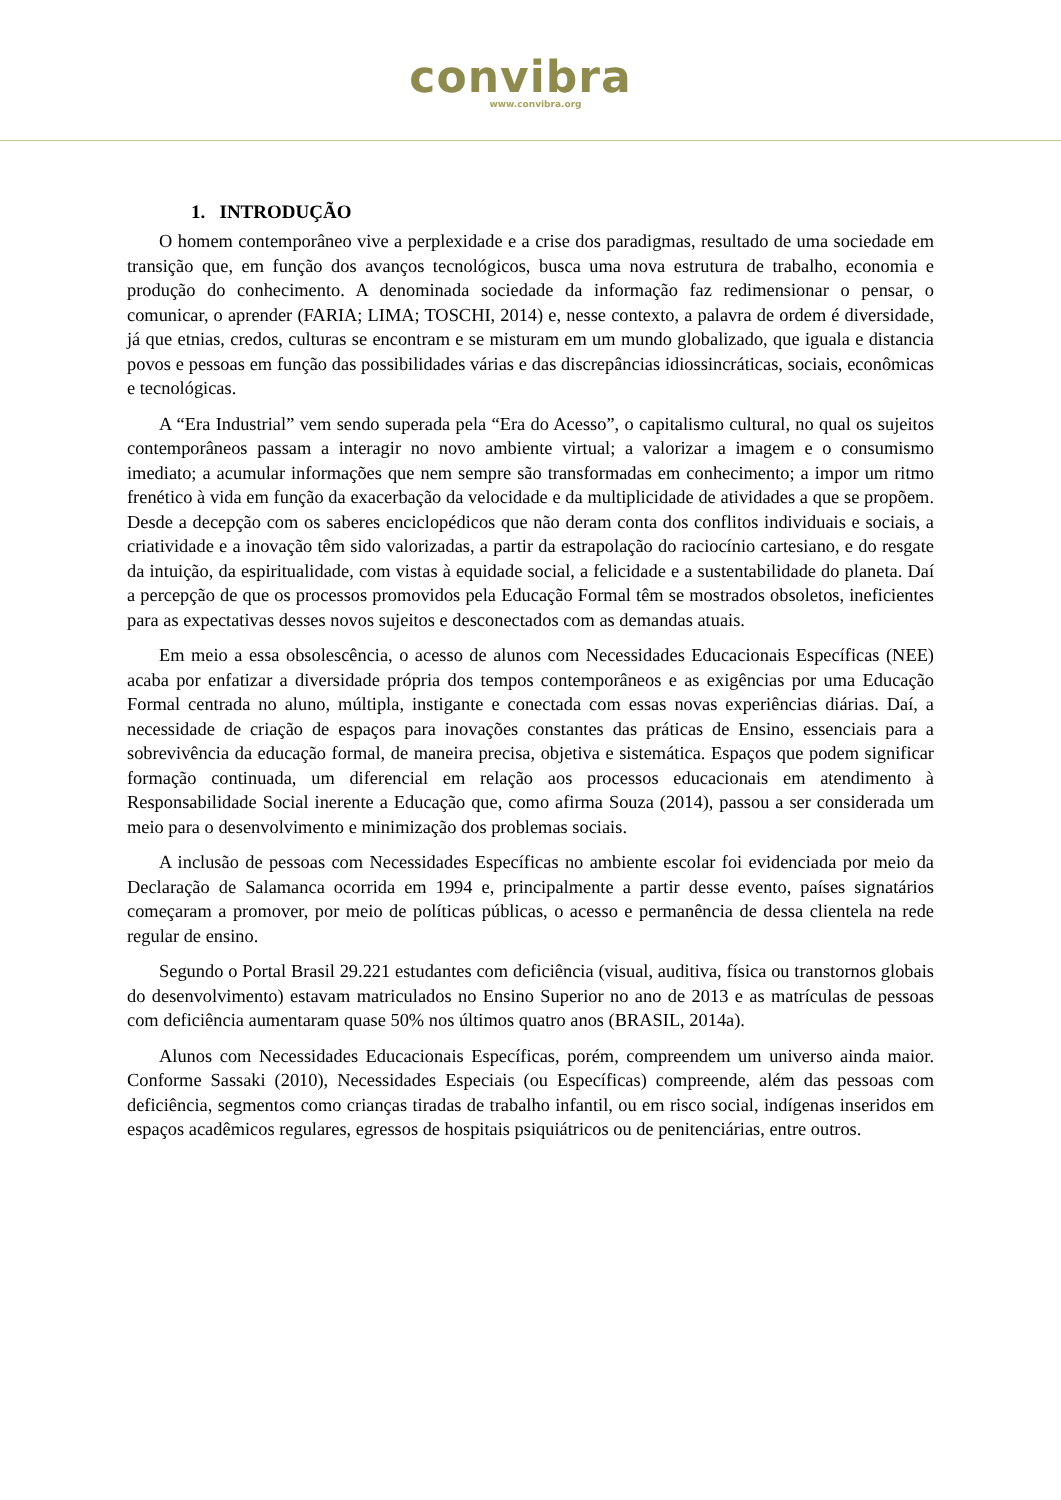convibra
www.convibra.org
1. INTRODUÇÃO
O homem contemporâneo vive a perplexidade e a crise dos paradigmas, resultado de uma sociedade em transição que, em função dos avanços tecnológicos, busca uma nova estrutura de trabalho, economia e produção do conhecimento. A denominada sociedade da informação faz redimensionar o pensar, o comunicar, o aprender (FARIA; LIMA; TOSCHI, 2014) e, nesse contexto, a palavra de ordem é diversidade, já que etnias, credos, culturas se encontram e se misturam em um mundo globalizado, que iguala e distancia povos e pessoas em função das possibilidades várias e das discrepâncias idiossincráticas, sociais, econômicas e tecnológicas.
A “Era Industrial” vem sendo superada pela “Era do Acesso”, o capitalismo cultural, no qual os sujeitos contemporâneos passam a interagir no novo ambiente virtual; a valorizar a imagem e o consumismo imediato; a acumular informações que nem sempre são transformadas em conhecimento; a impor um ritmo frenético à vida em função da exacerbação da velocidade e da multiplicidade de atividades a que se propõem. Desde a decepção com os saberes enciclopédicos que não deram conta dos conflitos individuais e sociais, a criatividade e a inovação têm sido valorizadas, a partir da estrapolação do raciocínio cartesiano, e do resgate da intuição, da espiritualidade, com vistas à equidade social, a felicidade e a sustentabilidade do planeta. Daí a percepção de que os processos promovidos pela Educação Formal têm se mostrados obsoletos, ineficientes para as expectativas desses novos sujeitos e desconectados com as demandas atuais.
Em meio a essa obsolescência, o acesso de alunos com Necessidades Educacionais Específicas (NEE) acaba por enfatizar a diversidade própria dos tempos contemporâneos e as exigências por uma Educação Formal centrada no aluno, múltipla, instigante e conectada com essas novas experiências diárias. Daí, a necessidade de criação de espaços para inovações constantes das práticas de Ensino, essenciais para a sobrevivência da educação formal, de maneira precisa, objetiva e sistemática. Espaços que podem significar formação continuada, um diferencial em relação aos processos educacionais em atendimento à Responsabilidade Social inerente a Educação que, como afirma Souza (2014), passou a ser considerada um meio para o desenvolvimento e minimização dos problemas sociais.
A inclusão de pessoas com Necessidades Específicas no ambiente escolar foi evidenciada por meio da Declaração de Salamanca ocorrida em 1994 e, principalmente a partir desse evento, países signatários começaram a promover, por meio de políticas públicas, o acesso e permanência de dessa clientela na rede regular de ensino.
Segundo o Portal Brasil 29.221 estudantes com deficiência (visual, auditiva, física ou transtornos globais do desenvolvimento) estavam matriculados no Ensino Superior no ano de 2013 e as matrículas de pessoas com deficiência aumentaram quase 50% nos últimos quatro anos (BRASIL, 2014a).
Alunos com Necessidades Educacionais Específicas, porém, compreendem um universo ainda maior. Conforme Sassaki (2010), Necessidades Especiais (ou Específicas) compreende, além das pessoas com deficiência, segmentos como crianças tiradas de trabalho infantil, ou em risco social, indígenas inseridos em espaços acadêmicos regulares, egressos de hospitais psiquiátricos ou de penitenciárias, entre outros.